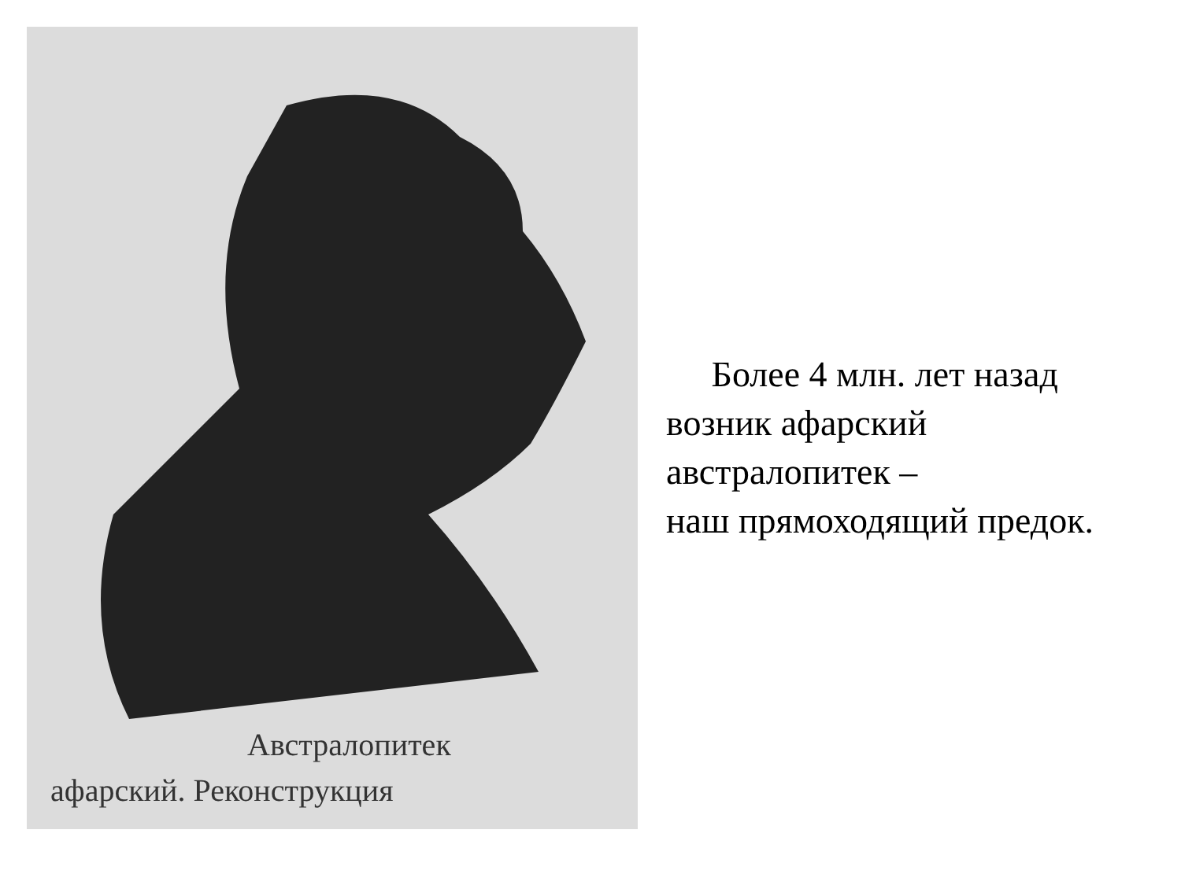Австралопитек
афарский. Реконструкция
Более 4 млн. лет назад
возник афарский
австралопитек –
наш прямоходящий предок.